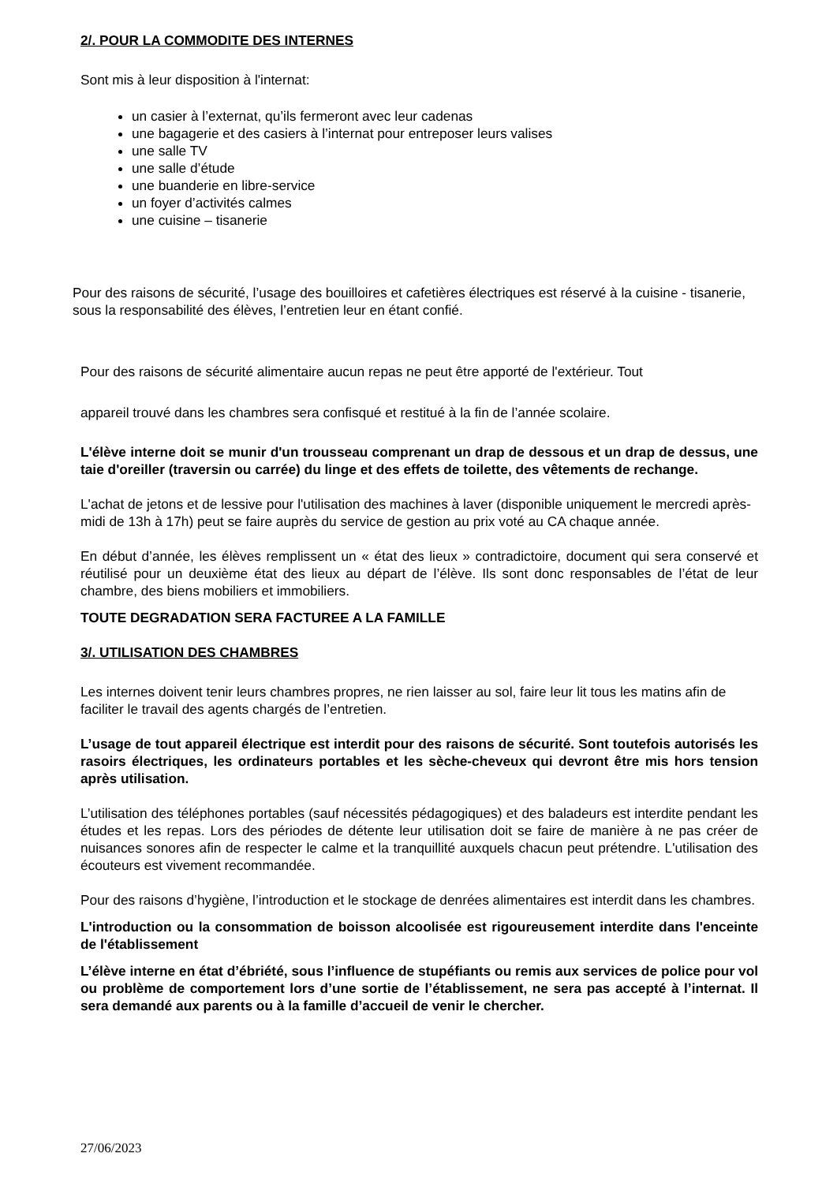2/. POUR LA COMMODITE DES INTERNES
Sont mis à leur disposition à l'internat:
un casier à l’externat, qu’ils fermeront avec leur cadenas
une bagagerie et des casiers à l’internat pour entreposer leurs valises
une salle TV
une salle d’étude
une buanderie en libre-service
un foyer d’activités calmes
une cuisine – tisanerie
Pour des raisons de sécurité, l’usage des bouilloires et cafetières électriques est réservé à la cuisine - tisanerie, sous la responsabilité des élèves, l’entretien leur en étant confié.
Pour des raisons de sécurité alimentaire aucun repas ne peut être apporté de l'extérieur. Tout
appareil trouvé dans les chambres sera confisqué et restitué à la fin de l’année scolaire.
L'élève interne doit se munir d'un trousseau comprenant un drap de dessous et un drap de dessus, une taie d'oreiller (traversin ou carrée) du linge et des effets de toilette, des vêtements de rechange.
L'achat de jetons et de lessive pour l'utilisation des machines à laver (disponible uniquement le mercredi après-midi de 13h à 17h) peut se faire auprès du service de gestion au prix voté au CA chaque année.
En début d’année, les élèves remplissent un « état des lieux » contradictoire, document qui sera conservé et réutilisé pour un deuxième état des lieux au départ de l’élève. Ils sont donc responsables de l’état de leur chambre, des biens mobiliers et immobiliers.
TOUTE DEGRADATION SERA FACTUREE A LA FAMILLE
3/. UTILISATION DES CHAMBRES
Les internes doivent tenir leurs chambres propres, ne rien laisser au sol, faire leur lit tous les matins afin de faciliter le travail des agents chargés de l’entretien.
L’usage de tout appareil électrique est interdit pour des raisons de sécurité. Sont toutefois autorisés les rasoirs électriques, les ordinateurs portables et les sèche-cheveux qui devront être mis hors tension après utilisation.
L’utilisation des téléphones portables (sauf nécessités pédagogiques) et des baladeurs est interdite pendant les études et les repas. Lors des périodes de détente leur utilisation doit se faire de manière à ne pas créer de nuisances sonores afin de respecter le calme et la tranquillité auxquels chacun peut prétendre. L'utilisation des écouteurs est vivement recommandée.
Pour des raisons d’hygiène, l’introduction et le stockage de denrées alimentaires est interdit dans les chambres.
L'introduction ou la consommation de boisson alcoolisée est rigoureusement interdite dans l'enceinte de l'établissement
L’élève interne en état d’ébriété, sous l’influence de stupéfiants ou remis aux services de police pour vol ou problème de comportement lors d’une sortie de l’établissement, ne sera pas accepté à l’internat. Il sera demandé aux parents ou à la famille d’accueil de venir le chercher.
27/06/2023